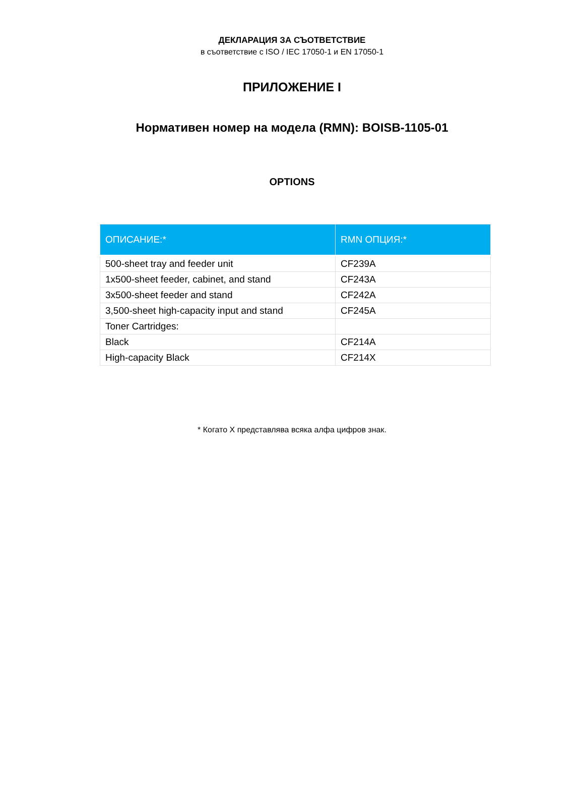ДЕКЛАРАЦИЯ ЗА СЪОТВЕТСТВИЕ
в съответствие с ISO / IEC 17050-1 и EN 17050-1
ПРИЛОЖЕНИЕ I
Нормативен номер на модела (RMN): BOISB-1105-01
OPTIONS
| ОПИСАНИЕ:* | RMN ОПЦИЯ:* |
| --- | --- |
| 500-sheet tray and feeder unit | CF239A |
| 1x500-sheet feeder, cabinet, and stand | CF243A |
| 3x500-sheet feeder and stand | CF242A |
| 3,500-sheet high-capacity input and stand | CF245A |
| Toner Cartridges: | |
| Black | CF214A |
| High-capacity Black | CF214X |
* Когато X представлява всяка алфа цифров знак.